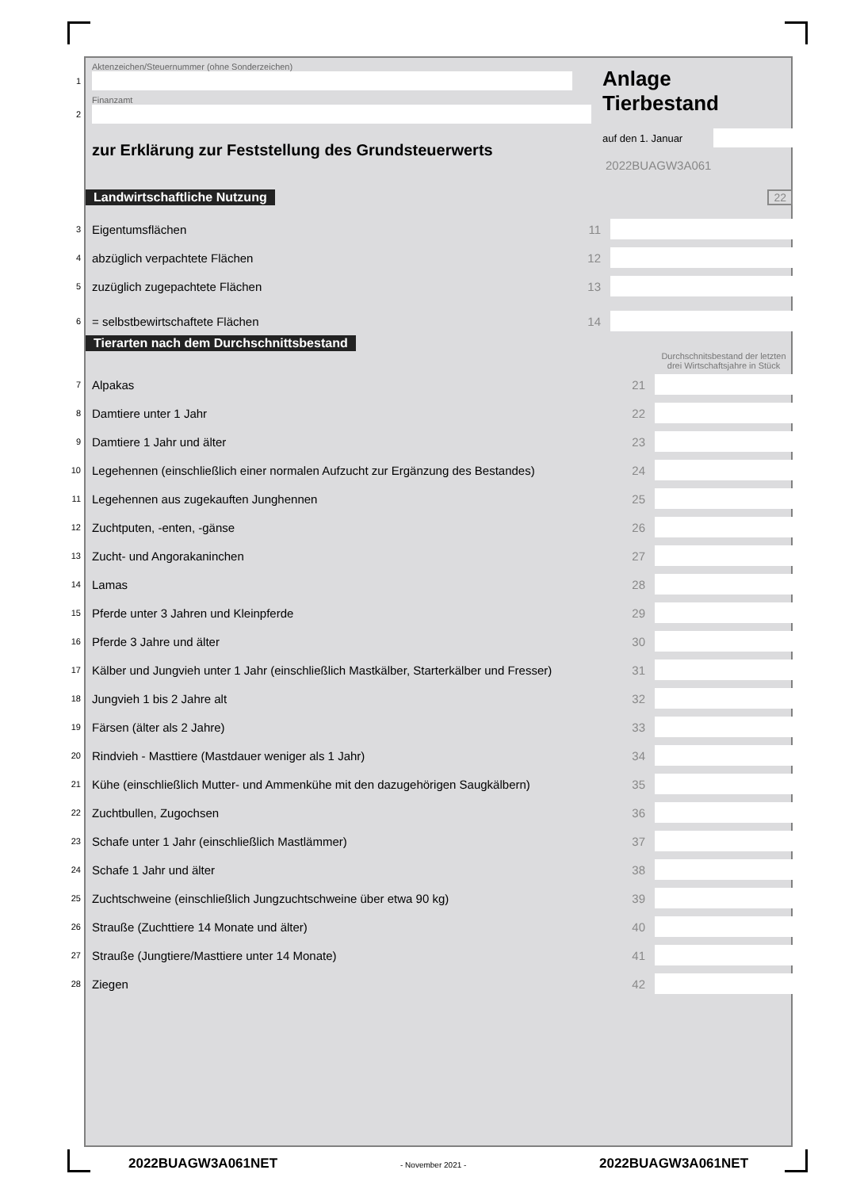Aktenzeichen/Steuernummer (ohne Sonderzeichen)
1
Finanzamt
2
zur Erklärung zur Feststellung des Grundsteuerwerts
Anlage
Tierbestand
auf den 1. Januar
2022BUAGW3A061
Landwirtschaftliche Nutzung 22
3 Eigentumsflächen 11
4 abzüglich verpachtete Flächen 12
5 zuzüglich zugepachtete Flächen 13
6 = selbstbewirtschaftete Flächen 14
Tierarten nach dem Durchschnittsbestand
Durchschnitsbestand der letzten drei Wirtschaftsjahre in Stück
7 Alpakas 21
8 Damtiere unter 1 Jahr 22
9 Damtiere 1 Jahr und älter 23
10 Legehennen (einschließlich einer normalen Aufzucht zur Ergänzung des Bestandes) 24
11 Legehennen aus zugekauften Junghennen 25
12 Zuchtputen, -enten, -gänse 26
13 Zucht- und Angorakaninchen 27
14 Lamas 28
15 Pferde unter 3 Jahren und Kleinpferde 29
16 Pferde 3 Jahre und älter 30
17 Kälber und Jungvieh unter 1 Jahr (einschließlich Mastkälber, Starterkälber und Fresser) 31
18 Jungvieh 1 bis 2 Jahre alt 32
19 Färsen (älter als 2 Jahre) 33
20 Rindvieh - Masttiere (Mastdauer weniger als 1 Jahr) 34
21 Kühe (einschließlich Mutter- und Ammenkühe mit den dazugehörigen Saugkälbern) 35
22 Zuchtbullen, Zugochsen 36
23 Schafe unter 1 Jahr (einschließlich Mastlämmer) 37
24 Schafe 1 Jahr und älter 38
25 Zuchtschweine (einschließlich Jungzuchtschweine über etwa 90 kg) 39
26 Strauße (Zuchttiere 14 Monate und älter) 40
27 Strauße (Jungtiere/Masttiere unter 14 Monate) 41
28 Ziegen 42
2022BUAGW3A061NET - November 2021 - 2022BUAGW3A061NET